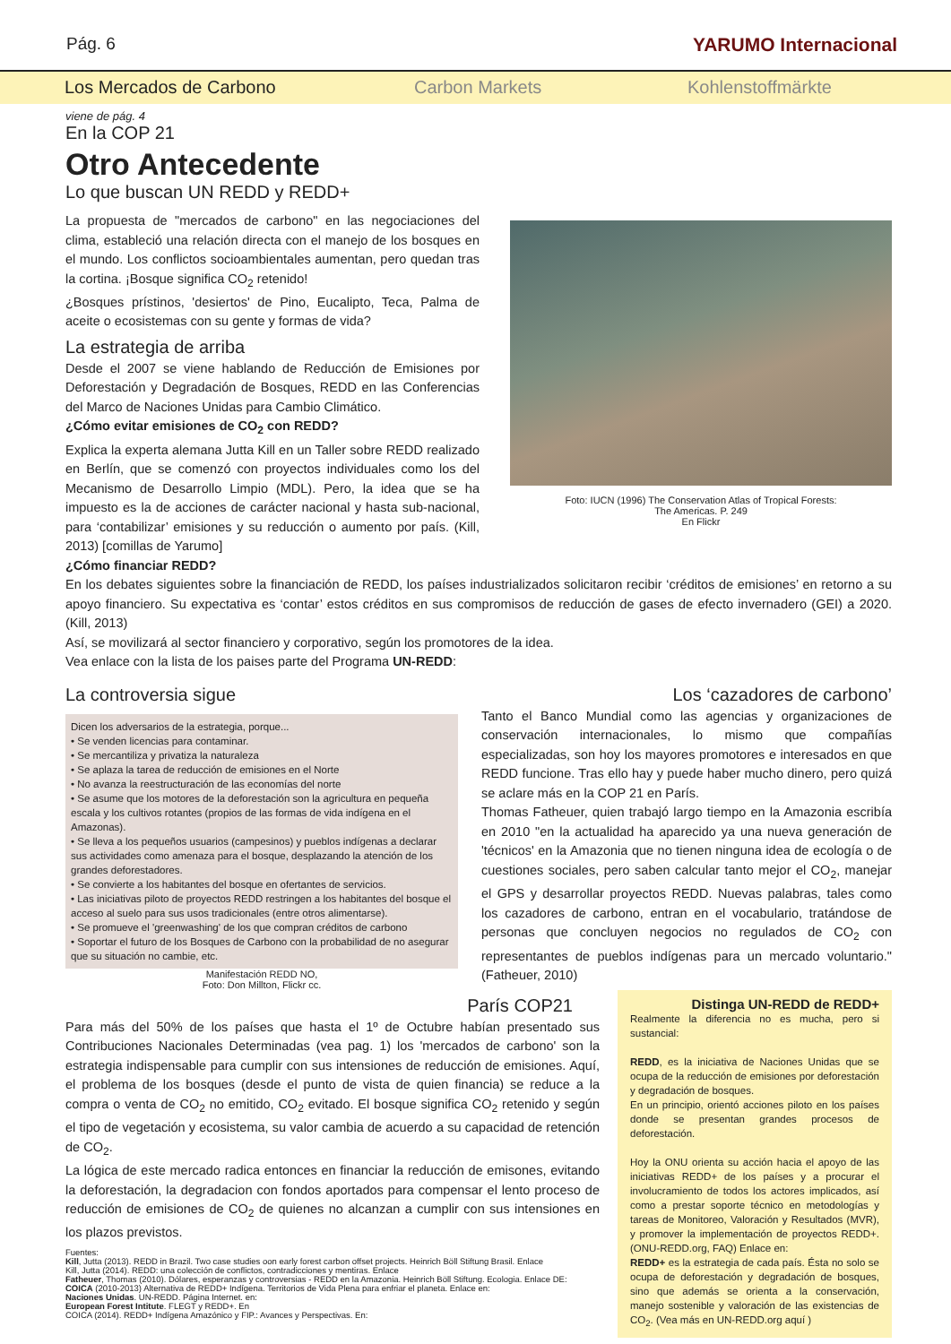Pág. 6 YARUMO Internacional
Los Mercados de Carbono Carbon Markets Kohlenstoffmärkte
viene de pág. 4
En la COP 21
Otro Antecedente
Lo que buscan UN REDD y REDD+
La propuesta de "mercados de carbono" en las negociaciones del clima, estableció una relación directa con el manejo de los bosques en el mundo. Los conflictos socioambientales aumentan, pero quedan tras la cortina. ¡Bosque significa CO<sub>2</sub> retenido!
¿Bosques prístinos, 'desiertos' de Pino, Eucalipto, Teca, Palma de aceite o ecosistemas con su gente y formas de vida?
La estrategia de arriba
Desde el 2007 se viene hablando de Reducción de Emisiones por Deforestación y Degradación de Bosques, REDD en las Conferencias del Marco de Naciones Unidas para Cambio Climático.
¿Cómo evitar emisiones de CO<sub>2</sub> con REDD?
Explica la experta alemana Jutta Kill en un Taller sobre REDD realizado en Berlín, que se comenzó con proyectos individuales como los del Mecanismo de Desarrollo Limpio (MDL). Pero, la idea que se ha impuesto es la de acciones de carácter nacional y hasta sub-nacional, para ‘contabilizar’ emisiones y su reducción o aumento por país. (Kill, 2013) [comillas de Yarumo]
Foto: IUCN (1996) The Conservation Atlas of Tropical Forests:
The Americas. P. 249
En Flickr
¿Cómo financiar REDD?
En los debates siguientes sobre la financiación de REDD, los países industrializados solicitaron recibir ‘créditos de emisiones’ en retorno a su apoyo financiero. Su expectativa es ‘contar’ estos créditos en sus compromisos de reducción de gases de efecto invernadero (GEI) a 2020. (Kill, 2013)
Así, se movilizará al sector financiero y corporativo, según los promotores de la idea.
Vea enlace con la lista de los paises parte del Programa UN-REDD:
La controversia sigue
Dicen los adversarios de la estrategia, porque...
• Se venden licencias para contaminar.
• Se mercantiliza y privatiza la naturaleza
• Se aplaza la tarea de reducción de emisiones en el Norte
• No avanza la reestructuración de las economías del norte
• Se asume que los motores de la deforestación son la agricultura en pequeña escala y los cultivos rotantes (propios de las formas de vida indígena en el Amazonas).
• Se lleva a los pequeños usuarios (campesinos) y pueblos indígenas a declarar sus actividades como amenaza para el bosque, desplazando la atención de los grandes deforestadores.
• Se convierte a los habitantes del bosque en ofertantes de servicios.
• Las iniciativas piloto de proyectos REDD restringen a los habitantes del bosque el acceso al suelo para sus usos tradicionales (entre otros alimentarse).
• Se promueve el 'greenwashing' de los que compran créditos de carbono
• Soportar el futuro de los Bosques de Carbono con la probabilidad de no asegurar que su situación no cambie, etc.
Manifestación REDD NO,
Foto: Don Millton, Flickr cc.
Los ‘cazadores de carbono’
Tanto el Banco Mundial como las agencias y organizaciones de conservación internacionales, lo mismo que compañías especializadas, son hoy los mayores promotores e interesados en que REDD funcione. Tras ello hay y puede haber mucho dinero, pero quizá se aclare más en la COP 21 en París.
Thomas Fatheuer, quien trabajó largo tiempo en la Amazonia escribía en 2010 "en la actualidad ha aparecido ya una nueva generación de 'técnicos' en la Amazonia que no tienen ninguna idea de ecología o de cuestiones sociales, pero saben calcular tanto mejor el CO<sub>2</sub>, manejar el GPS y desarrollar proyectos REDD. Nuevas palabras, tales como los cazadores de carbono, entran en el vocabulario, tratándose de personas que concluyen negocios no regulados de CO<sub>2</sub> con representantes de pueblos indígenas para un mercado voluntario." (Fatheuer, 2010)
París COP21
Para más del 50% de los países que hasta el 1º de Octubre habían presentado sus Contribuciones Nacionales Determinadas (vea pag. 1) los 'mercados de carbono' son la estrategia indispensable para cumplir con sus intensiones de reducción de emisiones. Aquí, el problema de los bosques (desde el punto de vista de quien financia) se reduce a la compra o venta de CO<sub>2</sub> no emitido, CO<sub>2</sub> evitado. El bosque significa CO<sub>2</sub> retenido y según el tipo de vegetación y ecosistema, su valor cambia de acuerdo a su capacidad de retención de CO<sub>2</sub>.
La lógica de este mercado radica entonces en financiar la reducción de emisones, evitando la deforestación, la degradacion con fondos aportados para compensar el lento proceso de reducción de emisiones de CO<sub>2</sub> de quienes no alcanzan a cumplir con sus intensiones en los plazos previstos.
Fuentes:
Kill, Jutta (2013). REDD in Brazil. Two case studies oon early forest carbon offset projects. Heinrich Böll Stiftung Brasil. Enlace
Kill, Jutta (2014). REDD: una colección de conflictos, contradicciones y mentiras. Enlace
Fatheuer, Thomas (2010). Dólares, esperanzas y controversias - REDD en la Amazonia. Heinrich Böll Stiftung. Ecologia. Enlace DE:
COICA (2010-2013) Alternativa de REDD+ Indígena. Territorios de Vida Plena para enfriar el planeta. Enlace en:
Naciones Unidas. UN-REDD. Página Internet. en:
European Forest Intitute. FLEGT y REDD+. En
COICA (2014). REDD+ Indígena Amazónico y FIP.: Avances y Perspectivas. En:
Distinga UN-REDD de REDD+
Realmente la diferencia no es mucha, pero si sustancial:
REDD, es la iniciativa de Naciones Unidas que se ocupa de la reducción de emisiones por deforestación y degradación de bosques.
En un principio, orientó acciones piloto en los países donde se presentan grandes procesos de deforestación.
Hoy la ONU orienta su acción hacia el apoyo de las iniciativas REDD+ de los países y a procurar el involucramiento de todos los actores implicados, así como a prestar soporte técnico en metodologías y tareas de Monitoreo, Valoración y Resultados (MVR), y promover la implementación de proyectos REDD+. (ONU-REDD.org, FAQ) Enlace en:
REDD+ es la estrategia de cada país. Ésta no solo se ocupa de deforestación y degradación de bosques, sino que además se orienta a la conservación, manejo sostenible y valoración de las existencias de CO<sub>2</sub>. (Vea más en UN-REDD.org aquí )